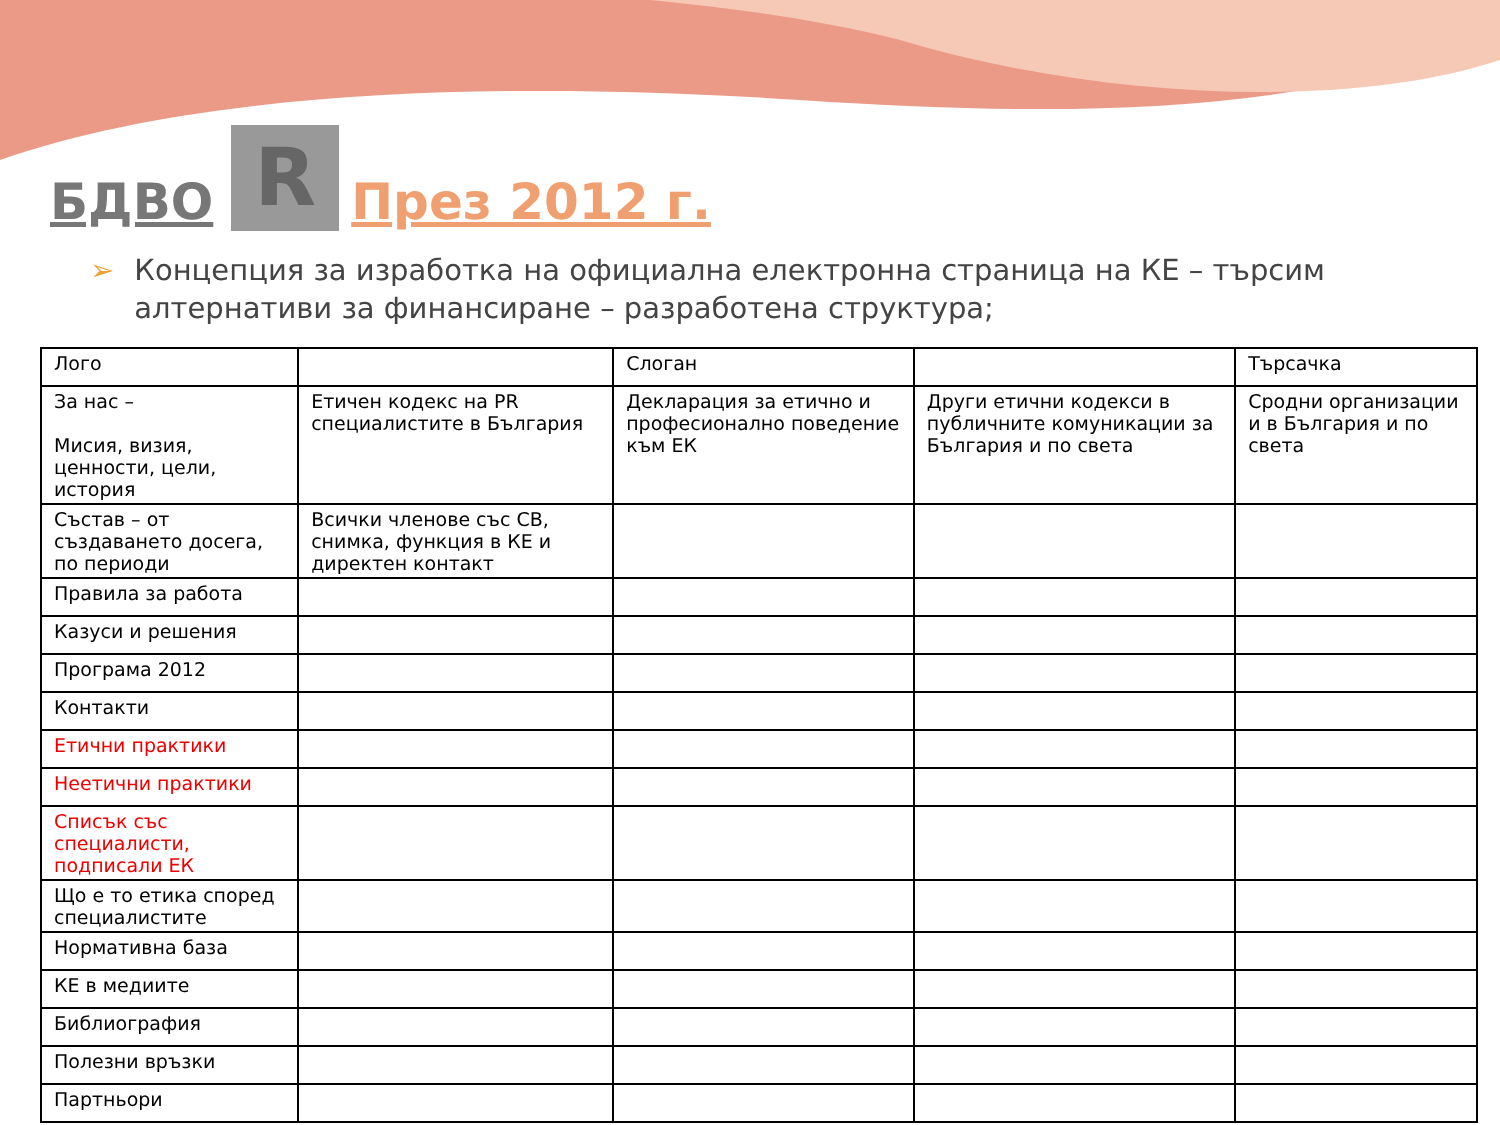БДВО R През 2012 г.
➢ Концепция за изработка на официална електронна страница на КЕ – търсим алтернативи за финансиране – разработена структура;
| Лого | | Слоган | | Търсачка |
| За нас – Мисия, визия, ценности, цели, история | Етичен кодекс на PR специалистите в България | Декларация за етично и професионално поведение към ЕК | Други етични кодекси в публичните комуникации за България и по света | Сродни организации и в България и по света |
| Състав – от създаването досега, по периоди | Всички членове със СВ, снимка, функция в КЕ и директен контакт | | | |
| Правила за работа | | | | |
| Казуси и решения | | | | |
| Програма 2012 | | | | |
| Контакти | | | | |
| Етични практики | | | | |
| Неетични практики | | | | |
| Списък със специалисти, подписали ЕК | | | | |
| Що е то етика според специалистите | | | | |
| Нормативна база | | | | |
| КЕ в медиите | | | | |
| Библиография | | | | |
| Полезни връзки | | | | |
| Партньори | | | | |